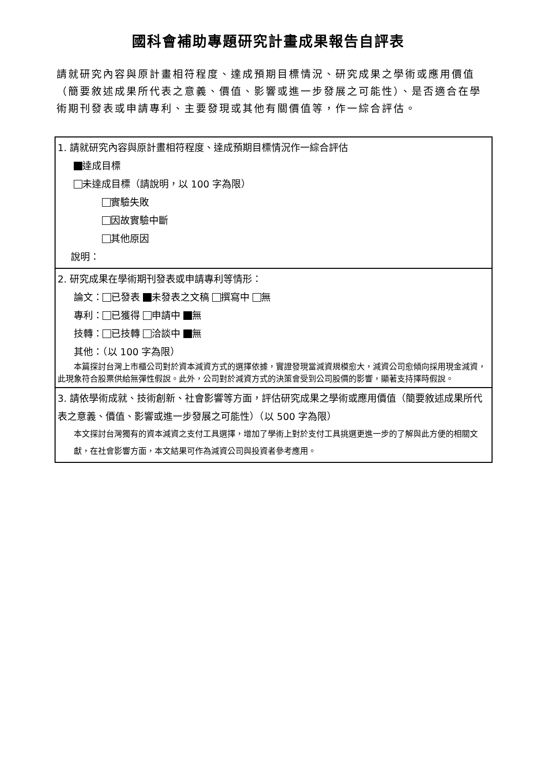國科會補助專題研究計畫成果報告自評表
請就研究內容與原計畫相符程度、達成預期目標情況、研究成果之學術或應用價值（簡要敘述成果所代表之意義、價值、影響或進一步發展之可能性）、是否適合在學術期刊發表或申請專利、主要發現或其他有關價值等，作一綜合評估。
| 1. 請就研究內容與原計畫相符程度、達成預期目標情況作一綜合評估 達成目標 未達成目標（請說明，以 100 字為限） 實驗失敗 因故實驗中斷 其他原因 說明： |
| 2. 研究成果在學術期刊發表或申請專利等情形： 論文： 已發表 未發表之文稿 撰寫中 無 專利： 已獲得 申請中 無 技轉： 已技轉 洽談中 無 其他：（以 100 字為限） 本篇探討台灣上市櫃公司對於資本減資方式的選擇依據，實證發現當減資規模愈大，減資公司愈傾向採用現金減資，此現象符合股票供給無彈性假說。此外，公司對於減資方式的決策會受到公司股價的影響，顯著支持擇時假說。 |
| 3. 請依學術成就、技術創新、社會影響等方面，評估研究成果之學術或應用價值（簡要敘述成果所代表之意義、價值、影響或進一步發展之可能性）（以 500 字為限） 本文探討台灣獨有的資本減資之支付工具選擇，增加了學術上對於支付工具挑選更進一步的了解與此方便的相關文獻，在社會影響方面，本文結果可作為減資公司與投資者參考應用。 |